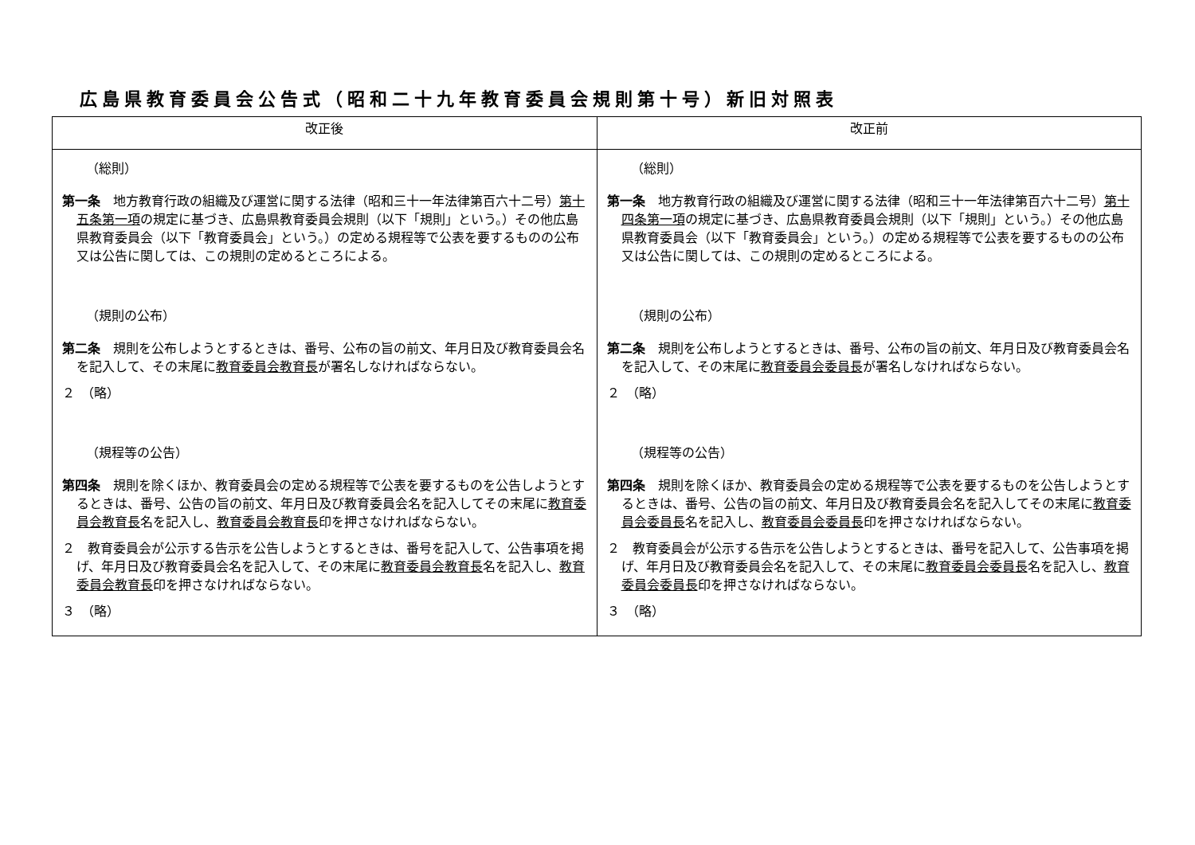広島県教育委員会公告式（昭和二十九年教育委員会規則第十号）新旧対照表
| 改正後 | 改正前 |
| --- | --- |
| （総則） 第一条 地方教育行政の組織及び運営に関する法律（昭和三十一年法律第百六十二号） 第十五条第一項 の規定に基づき、広島県教育委員会規則（以下「規則」という。）その他広島県教育委員会（以下「教育委員会」という。）の定める規程等で公表を要するものの公布又は公告に関しては、この規則の定めるところによる。 （規則の公布） 第二条 規則を公布しようとするときは、番号、公布の旨の前文、年月日及び教育委員会名を記入して、その末尾に 教育委員会教育長 が署名しなければならない。 ２ （略） （規程等の公告） 第四条 規則を除くほか、教育委員会の定める規程等で公表を要するものを公告しようとするときは、番号、公告の旨の前文、年月日及び教育委員会名を記入してその末尾に 教育委員会教育長 名を記入し、 教育委員会教育長 印を押さなければならない。 ２ 教育委員会が公示する告示を公告しようとするときは、番号を記入して、公告事項を掲げ、年月日及び教育委員会名を記入して、その末尾に 教育委員会教育長 名を記入し、 教育委員会教育長 印を押さなければならない。 ３ （略） | （総則） 第一条 地方教育行政の組織及び運営に関する法律（昭和三十一年法律第百六十二号） 第十四条第一項 の規定に基づき、広島県教育委員会規則（以下「規則」という。）その他広島県教育委員会（以下「教育委員会」という。）の定める規程等で公表を要するものの公布又は公告に関しては、この規則の定めるところによる。 （規則の公布） 第二条 規則を公布しようとするときは、番号、公布の旨の前文、年月日及び教育委員会名を記入して、その末尾に 教育委員会委員長 が署名しなければならない。 ２ （略） （規程等の公告） 第四条 規則を除くほか、教育委員会の定める規程等で公表を要するものを公告しようとするときは、番号、公告の旨の前文、年月日及び教育委員会名を記入してその末尾に 教育委員会委員長 名を記入し、 教育委員会委員長 印を押さなければならない。 ２ 教育委員会が公示する告示を公告しようとするときは、番号を記入して、公告事項を掲げ、年月日及び教育委員会名を記入して、その末尾に 教育委員会委員長 名を記入し、 教育委員会委員長 印を押さなければならない。 ３ （略） |